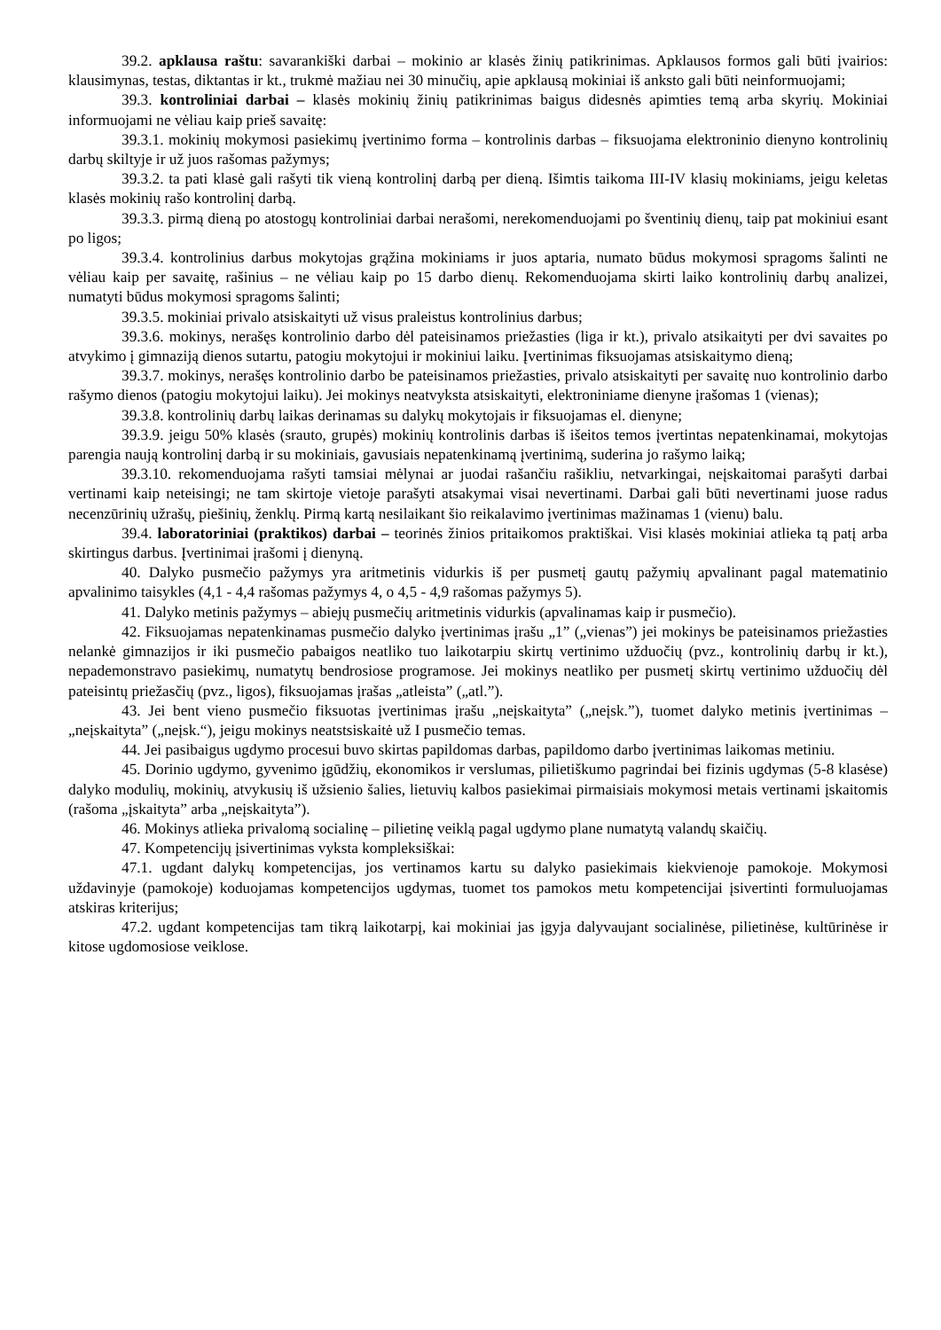39.2. apklausa raštu: savarankiški darbai – mokinio ar klasės žinių patikrinimas. Apklausos formos gali būti įvairios: klausimynas, testas, diktantas ir kt., trukmė mažiau nei 30 minučių, apie apklausą mokiniai iš anksto gali būti neinformuojami;
39.3. kontroliniai darbai – klasės mokinių žinių patikrinimas baigus didesnės apimties temą arba skyrių. Mokiniai informuojami ne vėliau kaip prieš savaitę:
39.3.1. mokinių mokymosi pasiekimų įvertinimo forma – kontrolinis darbas – fiksuojama elektroninio dienyno kontrolinių darbų skiltyje ir už juos rašomas pažymys;
39.3.2. ta pati klasė gali rašyti tik vieną kontrolinį darbą per dieną. Išimtis taikoma III-IV klasių mokiniams, jeigu keletas klasės mokinių rašo kontrolinį darbą.
39.3.3. pirmą dieną po atostogų kontroliniai darbai nerašomi, nerekomenduojami po šventinių dienų, taip pat mokiniui esant po ligos;
39.3.4. kontrolinius darbus mokytojas grąžina mokiniams ir juos aptaria, numato būdus mokymosi spragoms šalinti ne vėliau kaip per savaitę, rašinius – ne vėliau kaip po 15 darbo dienų. Rekomenduojama skirti laiko kontrolinių darbų analizei, numatyti būdus mokymosi spragoms šalinti;
39.3.5. mokiniai privalo atsiskaityti už visus praleistus kontrolinius darbus;
39.3.6. mokinys, nerašęs kontrolinio darbo dėl pateisinamos priežasties (liga ir kt.), privalo atsikaityti per dvi savaites po atvykimo į gimnaziją dienos sutartu, patogiu mokytojui ir mokiniui laiku. Įvertinimas fiksuojamas atsiskaitymo dieną;
39.3.7. mokinys, nerašęs kontrolinio darbo be pateisinamos priežasties, privalo atsiskaityti per savaitę nuo kontrolinio darbo rašymo dienos (patogiu mokytojui laiku). Jei mokinys neatvyksta atsiskaityti, elektroniniame dienyne įrašomas 1 (vienas);
39.3.8. kontrolinių darbų laikas derinamas su dalykų mokytojais ir fiksuojamas el. dienyne;
39.3.9. jeigu 50% klasės (srauto, grupės) mokinių kontrolinis darbas iš išeitos temos įvertintas nepatenkinamai, mokytojas parengia naują kontrolinį darbą ir su mokiniais, gavusiais nepatenkinamą įvertinimą, suderina jo rašymo laiką;
39.3.10. rekomenduojama rašyti tamsiai mėlynai ar juodai rašančiu rašikliu, netvarkingai, neįskaitomai parašyti darbai vertinami kaip neteisingi; ne tam skirtoje vietoje parašyti atsakymai visai nevertinami. Darbai gali būti nevertinami juose radus necenzūrinių užrašų, piešinių, ženklų. Pirmą kartą nesilaikant šio reikalavimo įvertinimas mažinamas 1 (vienu) balu.
39.4. laboratoriniai (praktikos) darbai – teorinės žinios pritaikomos praktiškai. Visi klasės mokiniai atlieka tą patį arba skirtingus darbus. Įvertinimai įrašomi į dienyną.
40. Dalyko pusmečio pažymys yra aritmetinis vidurkis iš per pusmetį gautų pažymių apvalinant pagal matematinio apvalinimo taisykles (4,1 - 4,4 rašomas pažymys 4, o 4,5 - 4,9 rašomas pažymys 5).
41. Dalyko metinis pažymys – abiejų pusmečių aritmetinis vidurkis (apvalinamas kaip ir pusmečio).
42. Fiksuojamas nepatenkinamas pusmečio dalyko įvertinimas įrašu „1” („vienas”) jei mokinys be pateisinamos priežasties nelankė gimnazijos ir iki pusmečio pabaigos neatliko tuo laikotarpiu skirtų vertinimo užduočių (pvz., kontrolinių darbų ir kt.), nepademonstravo pasiekimų, numatytų bendrosiose programose. Jei mokinys neatliko per pusmetį skirtų vertinimo užduočių dėl pateisintų priežasčių (pvz., ligos), fiksuojamas įrašas „atleista” („atl.”).
43. Jei bent vieno pusmečio fiksuotas įvertinimas įrašu „neįskaityta” („neįsk.”), tuomet dalyko metinis įvertinimas – „neįskaityta” („neįsk.“), jeigu mokinys neatstsiskaitė už I pusmečio temas.
44. Jei pasibaigus ugdymo procesui buvo skirtas papildomas darbas, papildomo darbo įvertinimas laikomas metiniu.
45. Dorinio ugdymo, gyvenimo įgūdžių, ekonomikos ir verslumas, pilietiškumo pagrindai bei fizinis ugdymas (5-8 klasėse) dalyko modulių, mokinių, atvykusių iš užsienio šalies, lietuvių kalbos pasiekimai pirmaisiais mokymosi metais vertinami įskaitomis (rašoma „įskaityta” arba „neįskaityta”).
46. Mokinys atlieka privalomą socialinę – pilietinę veiklą pagal ugdymo plane numatytą valandų skaičių.
47. Kompetencijų įsivertinimas vyksta kompleksiškai:
47.1. ugdant dalykų kompetencijas, jos vertinamos kartu su dalyko pasiekimais kiekvienoje pamokoje. Mokymosi uždavinyje (pamokoje) koduojamas kompetencijos ugdymas, tuomet tos pamokos metu kompetencijai įsivertinti formuluojamas atskiras kriterijus;
47.2. ugdant kompetencijas tam tikrą laikotarpį, kai mokiniai jas įgyja dalyvaujant socialinėse, pilietinėse, kultūrinėse ir kitose ugdomosiose veiklose.